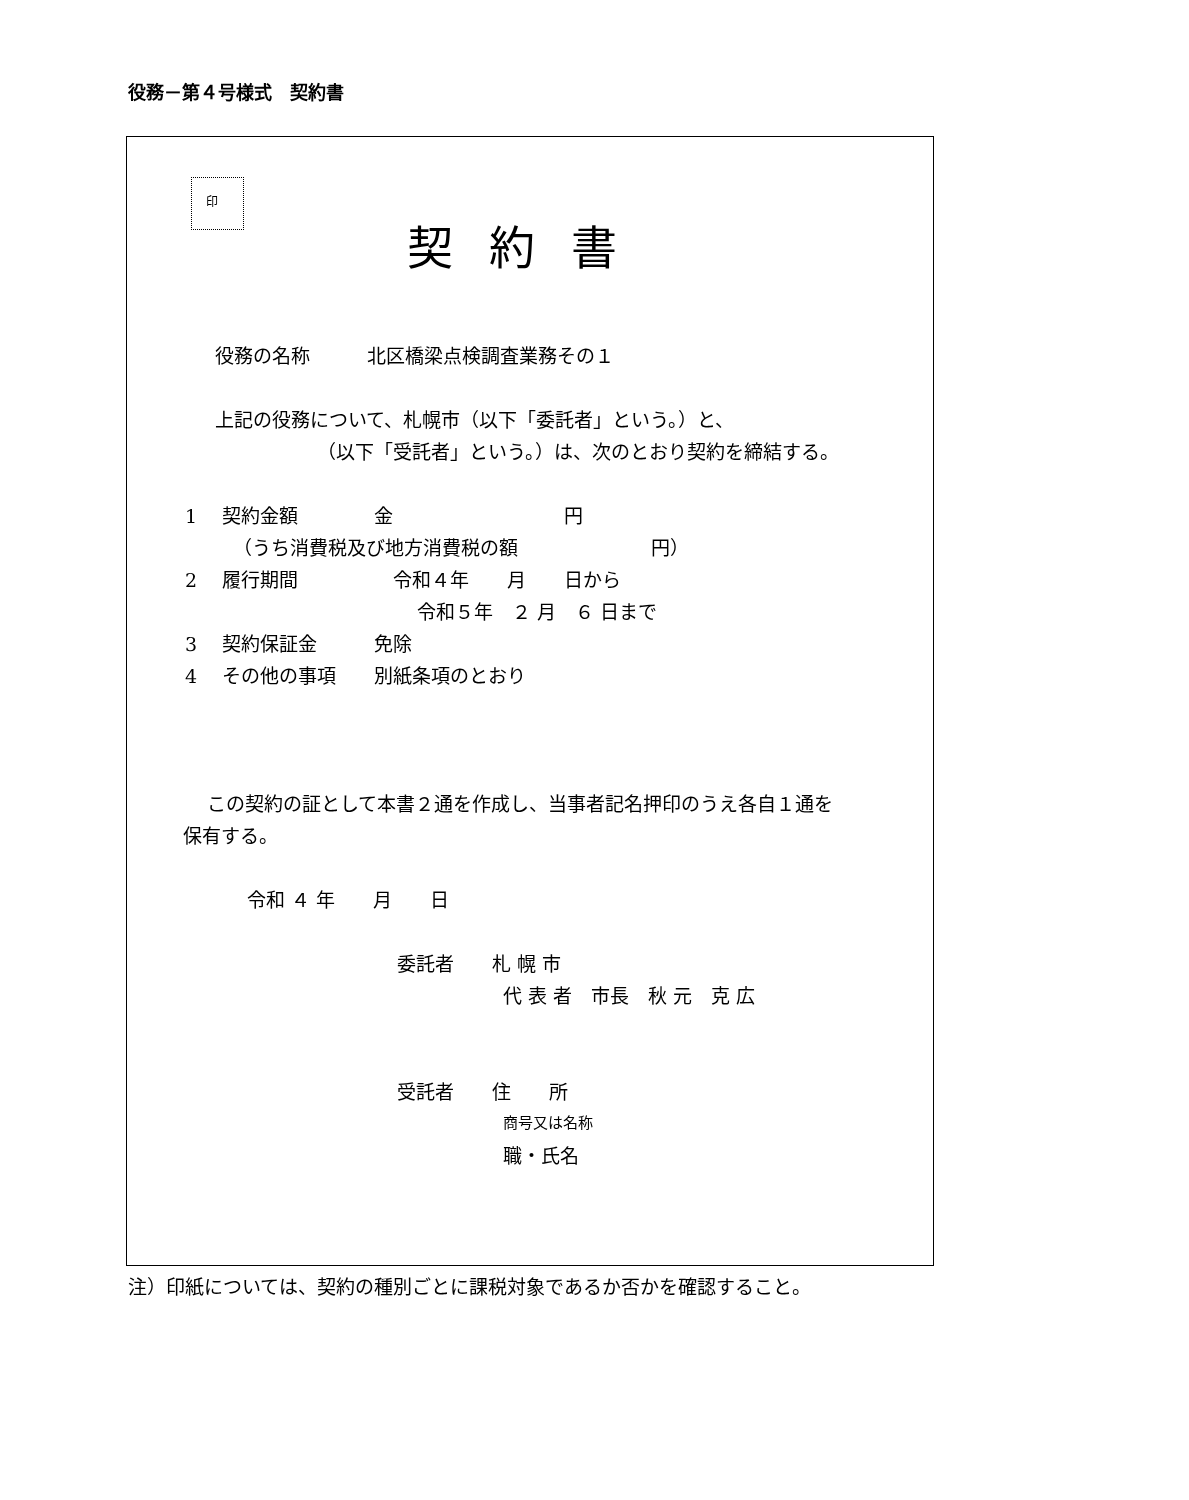役務－第４号様式　契約書
印
契約書
役務の名称　　　北区橋梁点検調査業務その１
上記の役務について、札幌市（以下「委託者」という。）と、
（以下「受託者」という。）は、次のとおり契約を締結する。
1　 契約金額　　　　金　　　　　　　　　円
（うち消費税及び地方消費税の額　　　　　　　円）
2　 履行期間　　　　　令和４年　　月　　日から
令和５年　２ 月　６ 日まで
3　 契約保証金　　　免除
4　 その他の事項　　別紙条項のとおり
この契約の証として本書２通を作成し、当事者記名押印のうえ各自１通を
保有する。
令和 ４ 年　　月　　日
委託者　　札 幌 市
代 表 者　市長　秋 元　克 広
受託者　　住　　所
商号又は名称
職・氏名
注）印紙については、契約の種別ごとに課税対象であるか否かを確認すること。